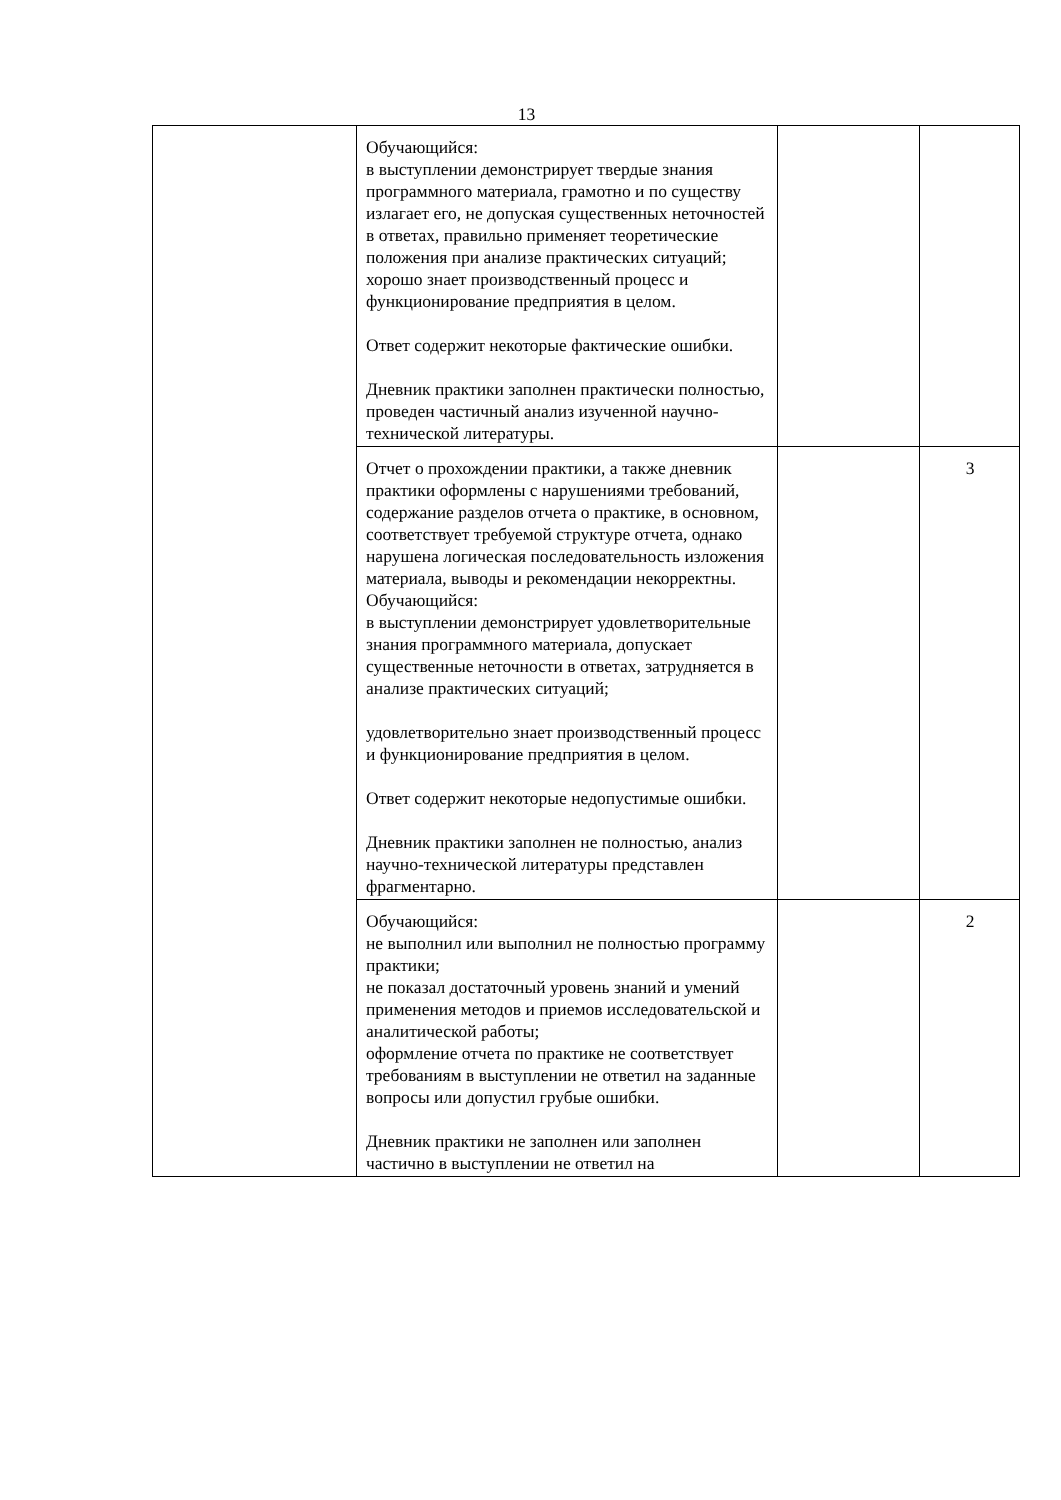13
| | Обучающийся: в выступлении демонстрирует твердые знания программного материала, грамотно и по существу излагает его, не допуская существенных неточностей в ответах, правильно применяет теоретические положения при анализе практических ситуаций; хорошо знает производственный процесс и функционирование предприятия в целом. Ответ содержит некоторые фактические ошибки. Дневник практики заполнен практически полностью, проведен частичный анализ изученной научно-технической литературы. | | |
| | Отчет о прохождении практики, а также дневник практики оформлены с нарушениями требований, содержание разделов отчета о практике, в основном, соответствует требуемой структуре отчета, однако нарушена логическая последовательность изложения материала, выводы и рекомендации некорректны. Обучающийся: в выступлении демонстрирует удовлетворительные знания программного материала, допускает существенные неточности в ответах, затрудняется в анализе практических ситуаций; удовлетворительно знает производственный процесс и функционирование предприятия в целом. Ответ содержит некоторые недопустимые ошибки. Дневник практики заполнен не полностью, анализ научно-технической литературы представлен фрагментарно. | | 3 |
| | Обучающийся: не выполнил или выполнил не полностью программу практики; не показал достаточный уровень знаний и умений применения методов и приемов исследовательской и аналитической работы; оформление отчета по практике не соответствует требованиям в выступлении не ответил на заданные вопросы или допустил грубые ошибки. Дневник практики не заполнен или заполнен частично в выступлении не ответил на | | 2 |